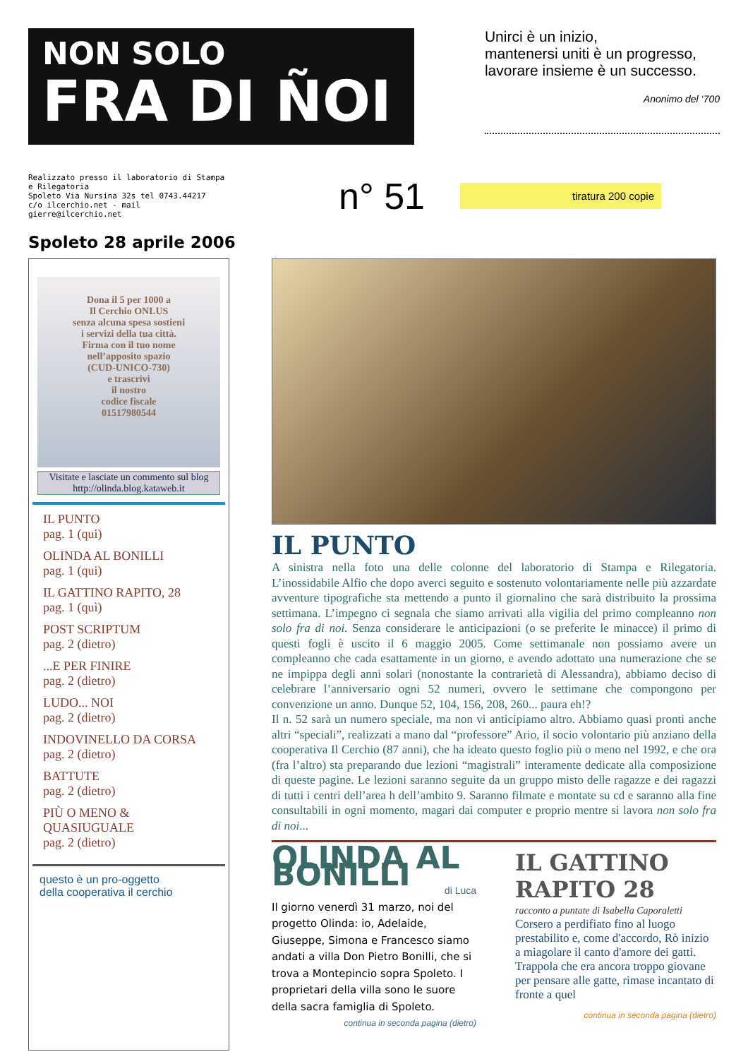NON SOLO
FRA DI ÑOI
Unirci è un inizio,
mantenersi uniti è un progresso,
lavorare insieme è un successo.
Anonimo del ‘700
Realizzato presso il laboratorio di Stampa e Rilegatoria
Spoleto Via Nursina 32s tel 0743.44217
c/o ilcerchio.net - mail gierre@ilcerchio.net
n° 51
tiratura 200 copie
Spoleto 28 aprile 2006
Dona il 5 per 1000 a
Il Cerchio ONLUS
senza alcuna spesa sostieni
i servizi della tua città.
Firma con il tuo nome
nell’apposito spazio
(CUD-UNICO-730)
e trascrivi
il nostro
codice fiscale
01517980544
Visitate e lasciate un commento sul blog
http://olinda.blog.kataweb.it
IL PUNTO
pag. 1 (qui)
OLINDA AL BONILLI
pag. 1 (qui)
IL GATTINO RAPITO, 28
pag. 1 (quì)
POST SCRIPTUM
pag. 2 (dietro)
...E PER FINIRE
pag. 2 (dietro)
LUDO... NOI
pag. 2 (dietro)
INDOVINELLO DA CORSA
pag. 2 (dietro)
BATTUTE
pag. 2 (dietro)
PIÙ O MENO & QUASIUGUALE
pag. 2 (dietro)
questo è un pro-oggetto
della cooperativa il cerchio
IL PUNTO
A sinistra nella foto una delle colonne del laboratorio di Stampa e Rilegatoria. L’inossidabile Alfio che dopo averci seguito e sostenuto volontariamente nelle più azzardate avventure tipografiche sta mettendo a punto il giornalino che sarà distribuito la prossima settimana. L’impegno ci segnala che siamo arrivati alla vigilia del primo compleanno non solo fra di noi. Senza considerare le anticipazioni (o se preferite le minacce) il primo di questi fogli è uscito il 6 maggio 2005. Come settimanale non possiamo avere un compleanno che cada esattamente in un giorno, e avendo adottato una numerazione che se ne impippa degli anni solari (nonostante la contrarietà di Alessandra), abbiamo deciso di celebrare l’anniversario ogni 52 numeri, ovvero le settimane che compongono per convenzione un anno. Dunque 52, 104, 156, 208, 260... paura eh!?
Il n. 52 sarà un numero speciale, ma non vi anticipiamo altro. Abbiamo quasi pronti anche altri “speciali”, realizzati a mano dal “professore” Ario, il socio volontario più anziano della cooperativa Il Cerchio (87 anni), che ha ideato questo foglio più o meno nel 1992, e che ora (fra l’altro) sta preparando due lezioni “magistrali” interamente dedicate alla composizione di queste pagine. Le lezioni saranno seguite da un gruppo misto delle ragazze e dei ragazzi di tutti i centri dell’area h dell’ambito 9. Saranno filmate e montate su cd e saranno alla fine consultabili in ogni momento, magari dai computer e proprio mentre si lavora non solo fra di noi...
OLINDA AL BONILLI
di Luca
Il giorno venerdì 31 marzo, noi del progetto Olinda: io, Adelaide, Giuseppe, Simona e Francesco siamo andati a villa Don Pietro Bonilli, che si trova a Montepincio sopra Spoleto. I proprietari della villa sono le suore della sacra famiglia di Spoleto.
continua in seconda pagina (dietro)
IL GATTINO RAPITO 28
racconto a puntate di Isabella Caporaletti
Corsero a perdifiato fino al luogo prestabilito e, come d'accordo, Rò inizio a miagolare il canto d'amore dei gatti.
Trappola che era ancora troppo giovane per pensare alle gatte, rimase incantato di fronte a quel
continua in seconda pagina (dietro)